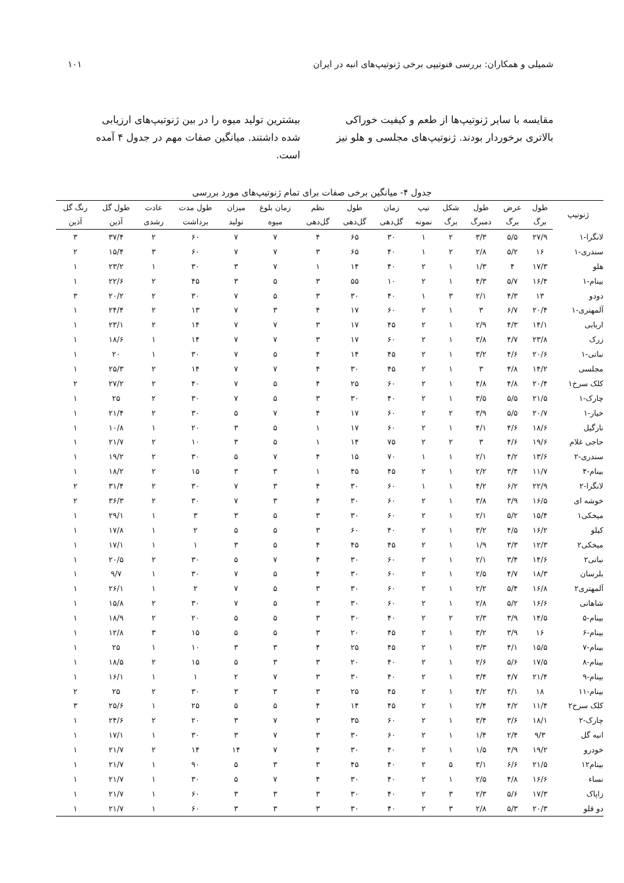شمیلی و همکاران: بررسی فنوتیپی برخی ژنوتیپ‌های انبه در ایران ۱۰۱
مقایسه با سایر ژنوتیپ‌ها از طعم و کیفیت خوراکی بالاتری برخوردار بودند. ژنوتیپ‌های مجلسی و هلو نیز
بیشترین تولید میوه را در بین ژنوتیپ‌های ارزیابی شده داشتند. میانگین صفات مهم در جدول ۴ آمده است.
جدول ۴- میانگین برخی صفات برای تمام ژنوتیپ‌های مورد بررسی
| ژنوتیپ | طول | عرض | طول | شکل | تیپ | زمان | طول | نظم | زمان بلوغ | میزان | طول مدت | عادت | طول گل | رنگ گل |
| --- | --- | --- | --- | --- | --- | --- | --- | --- | --- | --- | --- | --- | --- | --- |
| | برگ | برگ | دمبرگ | برگ | نمونه | گل‌دهی | گل‌دهی | گل‌دهی | میوه | تولید | برداشت | رشدی | آذین | آذین |
| لانگرا-۱ | ۲۷/۹ | ۵/۵ | ۳/۳ | ۲ | ۱ | ۳۰ | ۶۵ | ۴ | ۷ | ۷ | ۶۰ | ۲ | ۳۷/۴ | ۳ |
| سندری-۱ | ۱۶ | ۵/۲ | ۲/۸ | ۲ | ۱ | ۴۰ | ۶۵ | ۳ | ۷ | ۷ | ۶۰ | ۳ | ۱۵/۴ | ۲ |
| هلو | ۱۷/۳ | ۴ | ۱/۳ | ۱ | ۲ | ۴۰ | ۱۴ | ۱ | ۷ | ۳ | ۳۰ | ۱ | ۲۳/۲ | ۱ |
| بینام-۱ | ۱۶/۴ | ۵/۷ | ۴/۳ | ۱ | ۲ | ۱۰ | ۵۵ | ۳ | ۵ | ۳ | ۴۵ | ۲ | ۲۲/۶ | ۱ |
| دودو | ۱۳ | ۴/۳ | ۲/۱ | ۳ | ۱ | ۴۰ | ۳۰ | ۳ | ۵ | ۷ | ۳۰ | ۲ | ۲۰/۲ | ۳ |
| آلمهتری-۱ | ۲۰/۴ | ۶/۷ | ۳ | ۱ | ۲ | ۶۰ | ۱۷ | ۴ | ۳ | ۷ | ۱۳ | ۲ | ۲۴/۴ | ۱ |
| اربابی | ۱۴/۱ | ۴/۳ | ۲/۹ | ۱ | ۲ | ۴۵ | ۱۷ | ۳ | ۷ | ۷ | ۱۴ | ۲ | ۲۳/۱ | ۱ |
| زرک | ۲۳/۸ | ۴/۷ | ۳/۸ | ۱ | ۲ | ۶۰ | ۱۷ | ۳ | ۷ | ۷ | ۱۴ | ۱ | ۱۸/۶ | ۱ |
| نباتی-۱ | ۲۰/۶ | ۴/۶ | ۳/۲ | ۱ | ۲ | ۴۵ | ۱۴ | ۴ | ۵ | ۷ | ۳۰ | ۱ | ۲۰ | ۱ |
| مجلسی | ۱۴/۲ | ۴/۸ | ۳ | ۱ | ۲ | ۴۵ | ۳۰ | ۴ | ۷ | ۷ | ۱۴ | ۲ | ۲۵/۳ | ۱ |
| کلک سرخ۱ | ۲۰/۴ | ۴/۸ | ۴/۸ | ۱ | ۲ | ۶۰ | ۲۵ | ۴ | ۵ | ۷ | ۴۰ | ۲ | ۲۷/۲ | ۲ |
| چارک-۱ | ۲۱/۵ | ۵/۵ | ۳/۵ | ۱ | ۲ | ۴۰ | ۳۰ | ۳ | ۵ | ۷ | ۳۰ | ۲ | ۲۵ | ۱ |
| خیار-۱ | ۲۰/۷ | ۵/۵ | ۳/۹ | ۲ | ۲ | ۶۰ | ۱۷ | ۴ | ۷ | ۵ | ۳۰ | ۲ | ۲۱/۴ | ۱ |
| نارگیل | ۱۸/۶ | ۴/۶ | ۴/۱ | ۱ | ۲ | ۶۰ | ۱۷ | ۱ | ۵ | ۳ | ۲۰ | ۱ | ۱۰/۸ | ۱ |
| حاجی غلام | ۱۹/۶ | ۴/۶ | ۳ | ۲ | ۲ | ۷۵ | ۱۴ | ۱ | ۵ | ۳ | ۱۰ | ۲ | ۲۱/۷ | ۱ |
| سندری-۲ | ۱۳/۶ | ۴/۲ | ۲/۱ | ۱ | ۱ | ۷۰ | ۱۵ | ۴ | ۷ | ۵ | ۳۰ | ۲ | ۱۹/۲ | ۱ |
| بینام-۴ | ۱۱/۷ | ۳/۴ | ۲/۲ | ۱ | ۲ | ۴۵ | ۴۵ | ۱ | ۳ | ۳ | ۱۵ | ۲ | ۱۸/۲ | ۱ |
| لانگرا-۲ | ۲۲/۹ | ۶/۲ | ۴/۲ | ۱ | ۱ | ۶۰ | ۳۰ | ۴ | ۳ | ۷ | ۳۰ | ۲ | ۳۱/۴ | ۲ |
| خوشه ای | ۱۶/۵ | ۳/۹ | ۳/۸ | ۱ | ۲ | ۶۰ | ۳۰ | ۴ | ۳ | ۷ | ۳۰ | ۲ | ۳۶/۳ | ۲ |
| میخکی۱ | ۱۵/۴ | ۵/۲ | ۲/۱ | ۱ | ۲ | ۶۰ | ۳۰ | ۳ | ۵ | ۳ | ۳ | ۱ | ۲۹/۱ | ۱ |
| کیلو | ۱۶/۲ | ۴/۵ | ۳/۲ | ۱ | ۲ | ۴۰ | ۶۰ | ۳ | ۵ | ۵ | ۲ | ۱ | ۱۷/۸ | ۱ |
| میخکی۲ | ۱۲/۳ | ۳/۳ | ۱/۹ | ۱ | ۲ | ۴۵ | ۴۵ | ۴ | ۵ | ۳ | ۱ | ۱ | ۱۷/۱ | ۱ |
| نباتی۲ | ۱۴/۶ | ۳/۴ | ۲/۱ | ۱ | ۲ | ۶۰ | ۳۰ | ۴ | ۷ | ۵ | ۳۰ | ۲ | ۲۰/۵ | ۱ |
| بلرسان | ۱۸/۳ | ۴/۷ | ۲/۵ | ۱ | ۲ | ۶۰ | ۳۰ | ۴ | ۵ | ۷ | ۳۰ | ۱ | ۹/۷ | ۱ |
| آلمهتری۲ | ۱۶/۸ | ۵/۴ | ۲/۲ | ۱ | ۲ | ۶۰ | ۳۰ | ۳ | ۵ | ۷ | ۲ | ۱ | ۲۶/۱ | ۱ |
| شاهانی | ۱۶/۶ | ۵/۲ | ۲/۸ | ۱ | ۲ | ۶۰ | ۳۰ | ۳ | ۵ | ۷ | ۳۰ | ۲ | ۱۵/۸ | ۱ |
| بینام-۵ | ۱۴/۵ | ۳/۹ | ۲/۳ | ۲ | ۲ | ۴۰ | ۳۰ | ۳ | ۵ | ۵ | ۲۰ | ۲ | ۱۸/۹ | ۱ |
| بینام-۶ | ۱۶ | ۳/۹ | ۳/۲ | ۱ | ۲ | ۴۵ | ۲۰ | ۳ | ۵ | ۵ | ۱۵ | ۳ | ۱۲/۸ | ۱ |
| بینام-۷ | ۱۵/۵ | ۴/۱ | ۳/۳ | ۱ | ۲ | ۴۵ | ۲۵ | ۴ | ۳ | ۳ | ۱۰ | ۱ | ۲۵ | ۱ |
| بینام-۸ | ۱۷/۵ | ۵/۶ | ۲/۶ | ۱ | ۲ | ۴۰ | ۲۰ | ۳ | ۳ | ۵ | ۱۵ | ۲ | ۱۸/۵ | ۱ |
| بینام-۹ | ۲۱/۴ | ۴/۷ | ۳/۴ | ۱ | ۲ | ۴۰ | ۳۰ | ۳ | ۷ | ۲ | ۱ | ۱ | ۱۶/۱ | ۱ |
| بینام-۱۱ | ۱۸ | ۴/۱ | ۴/۲ | ۱ | ۲ | ۴۵ | ۲۵ | ۳ | ۳ | ۳ | ۳۰ | ۲ | ۲۵ | ۲ |
| کلک سرخ۲ | ۱۱/۴ | ۴/۲ | ۲/۴ | ۱ | ۲ | ۴۵ | ۱۴ | ۴ | ۵ | ۵ | ۲۵ | ۱ | ۲۵/۶ | ۳ |
| چارک-۲ | ۱۸/۱ | ۳/۶ | ۳/۴ | ۱ | ۲ | ۶۰ | ۳۵ | ۳ | ۷ | ۳ | ۲۰ | ۲ | ۲۴/۶ | ۱ |
| انبه گل | ۹/۳ | ۲/۴ | ۱/۴ | ۱ | ۲ | ۶۰ | ۳۰ | ۳ | ۷ | ۳ | ۳۰ | ۱ | ۱۷/۱ | ۱ |
| خودرو | ۱۹/۲ | ۴/۹ | ۱/۵ | ۱ | ۲ | ۴۰ | ۳۰ | ۴ | ۷ | ۱۴ | ۱۴ | ۲ | ۲۱/۷ | ۱ |
| بینام۱۲ | ۲۱/۵ | ۶/۶ | ۳/۱ | ۵ | ۲ | ۴۰ | ۴۵ | ۳ | ۳ | ۵ | ۹۰ | ۱ | ۲۱/۷ | ۱ |
| نساء | ۱۶/۶ | ۴/۸ | ۲/۵ | ۱ | ۲ | ۴۰ | ۳۰ | ۴ | ۷ | ۵ | ۳۰ | ۱ | ۲۱/۷ | ۱ |
| زاپاک | ۱۷/۳ | ۵/۶ | ۲/۳ | ۳ | ۲ | ۴۰ | ۳۰ | ۳ | ۳ | ۳ | ۶۰ | ۱ | ۲۱/۷ | ۱ |
| دو قلو | ۲۰/۳ | ۵/۳ | ۲/۸ | ۳ | ۲ | ۴۰ | ۳۰ | ۳ | ۳ | ۳ | ۶۰ | ۱ | ۲۱/۷ | ۱ |